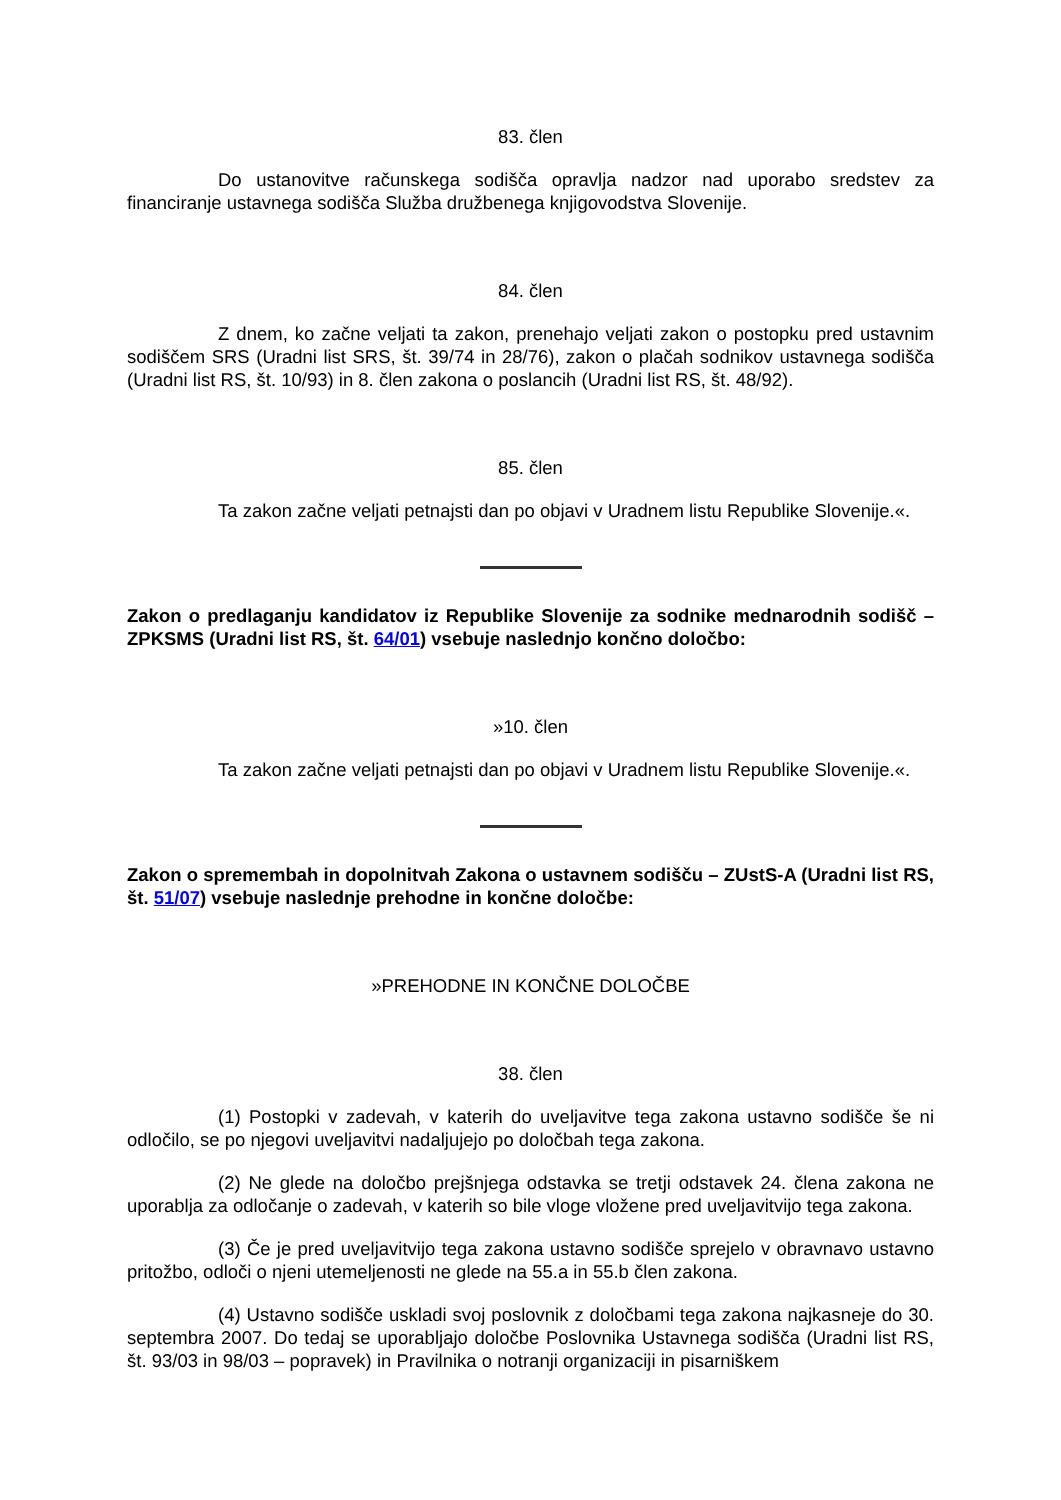83. člen
Do ustanovitve računskega sodišča opravlja nadzor nad uporabo sredstev za financiranje ustavnega sodišča Služba družbenega knjigovodstva Slovenije.
84. člen
Z dnem, ko začne veljati ta zakon, prenehajo veljati zakon o postopku pred ustavnim sodiščem SRS (Uradni list SRS, št. 39/74 in 28/76), zakon o plačah sodnikov ustavnega sodišča (Uradni list RS, št. 10/93) in 8. člen zakona o poslancih (Uradni list RS, št. 48/92).
85. člen
Ta zakon začne veljati petnajsti dan po objavi v Uradnem listu Republike Slovenije.«.
Zakon o predlaganju kandidatov iz Republike Slovenije za sodnike mednarodnih sodišč – ZPKSMS (Uradni list RS, št. 64/01) vsebuje naslednjo končno določbo:
»10. člen
Ta zakon začne veljati petnajsti dan po objavi v Uradnem listu Republike Slovenije.«.
Zakon o spremembah in dopolnitvah Zakona o ustavnem sodišču – ZUstS-A (Uradni list RS, št. 51/07) vsebuje naslednje prehodne in končne določbe:
»PREHODNE IN KONČNE DOLOČBE
38. člen
(1) Postopki v zadevah, v katerih do uveljavitve tega zakona ustavno sodišče še ni odločilo, se po njegovi uveljavitvi nadaljujejo po določbah tega zakona.
(2) Ne glede na določbo prejšnjega odstavka se tretji odstavek 24. člena zakona ne uporablja za odločanje o zadevah, v katerih so bile vloge vložene pred uveljavitvijo tega zakona.
(3) Če je pred uveljavitvijo tega zakona ustavno sodišče sprejelo v obravnavo ustavno pritožbo, odloči o njeni utemeljenosti ne glede na 55.a in 55.b člen zakona.
(4) Ustavno sodišče uskladi svoj poslovnik z določbami tega zakona najkasneje do 30. septembra 2007. Do tedaj se uporabljajo določbe Poslovnika Ustavnega sodišča (Uradni list RS, št. 93/03 in 98/03 – popravek) in Pravilnika o notranji organizaciji in pisarniškem